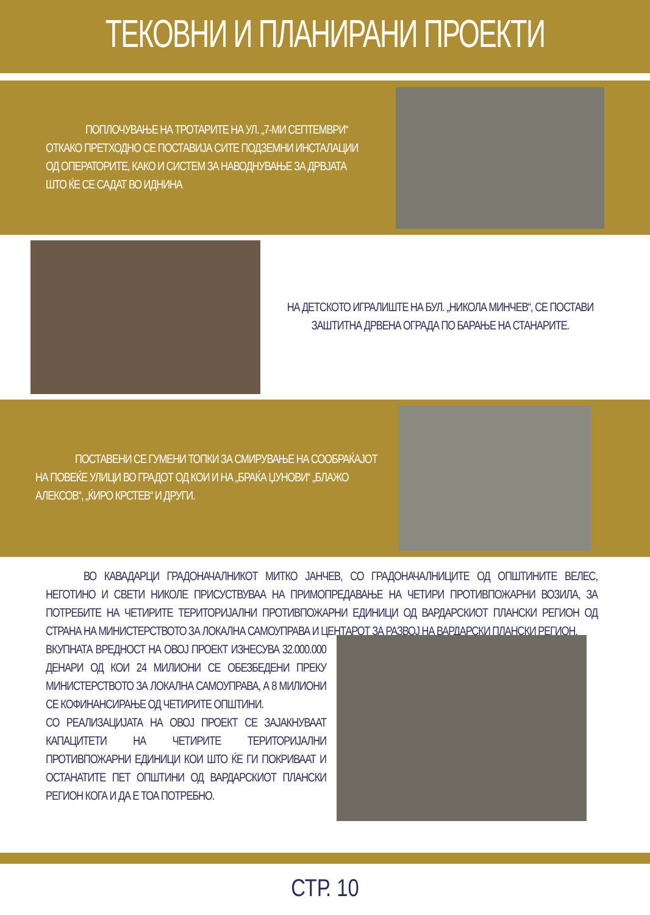ТЕКОВНИ И ПЛАНИРАНИ ПРОЕКТИ
ПОПЛОЧУВАЊЕ НА ТРОТАРИТЕ НА УЛ. „7-МИ СЕПТЕМВРИ“ ОТКАКО ПРЕТХОДНО СЕ ПОСТАВИЈА СИТЕ ПОДЗЕМНИ ИНСТАЛАЦИИ ОД ОПЕРАТОРИТЕ, КАКО И СИСТЕМ ЗА НАВОДНУВАЊЕ ЗА ДРВЈАТА ШТО ЌЕ СЕ САДАТ ВО ИДНИНА
НА ДЕТСКОТО ИГРАЛИШТЕ НА БУЛ. „НИКОЛА МИНЧЕВ“, СЕ ПОСТАВИ ЗАШТИТНА ДРВЕНА ОГРАДА ПО БАРАЊЕ НА СТАНАРИТЕ.
ПОСТАВЕНИ СЕ ГУМЕНИ ТОПКИ ЗА СМИРУВАЊЕ НА СООБРАЌАЈОТ НА ПОВЕЌЕ УЛИЦИ ВО ГРАДОТ ОД КОИ И НА „БРАЌА ЏУНОВИ“ „БЛАЖО АЛЕКСОВ“, „ЌИРО КРСТЕВ“ И ДРУГИ.
ВО КАВАДАРЦИ ГРАДОНАЧАЛНИКОТ МИТКО ЈАНЧЕВ, СО ГРАДОНАЧАЛНИЦИТЕ ОД ОПШТИНИТЕ ВЕЛЕС, НЕГОТИНО И СВЕТИ НИКОЛЕ ПРИСУСТВУВАА НА ПРИМОПРЕДАВАЊЕ НА ЧЕТИРИ ПРОТИВПОЖАРНИ ВОЗИЛА, ЗА ПОТРЕБИТЕ НА ЧЕТИРИТЕ ТЕРИТОРИЈАЛНИ ПРОТИВПОЖАРНИ ЕДИНИЦИ ОД ВАРДАРСКИОТ ПЛАНСКИ РЕГИОН ОД СТРАНА НА МИНИСТЕРСТВОТО ЗА ЛОКАЛНА САМОУПРАВА И ЦЕНТАРОТ ЗА РАЗВОЈ НА ВАРДАРСКИ ПЛАНСКИ РЕГИОН.
ВКУПНАТА ВРЕДНОСТ НА ОВОЈ ПРОЕКТ ИЗНЕСУВА 32.000.000 ДЕНАРИ ОД КОИ 24 МИЛИОНИ СЕ ОБЕЗБЕДЕНИ ПРЕКУ МИНИСТЕРСТВОТО ЗА ЛОКАЛНА САМОУПРАВА, А 8 МИЛИОНИ СЕ КОФИНАНСИРАЊЕ ОД ЧЕТИРИТЕ ОПШТИНИ.
СО РЕАЛИЗАЦИЈАТА НА ОВОЈ ПРОЕКТ СЕ ЗАЈАКНУВААТ КАПАЦИТЕТИ НА ЧЕТИРИТЕ ТЕРИТОРИЈАЛНИ ПРОТИВПОЖАРНИ ЕДИНИЦИ КОИ ШТО ЌЕ ГИ ПОКРИВААТ И ОСТАНАТИТЕ ПЕТ ОПШТИНИ ОД ВАРДАРСКИОТ ПЛАНСКИ РЕГИОН КОГА И ДА Е ТОА ПОТРЕБНО.
СТР. 10